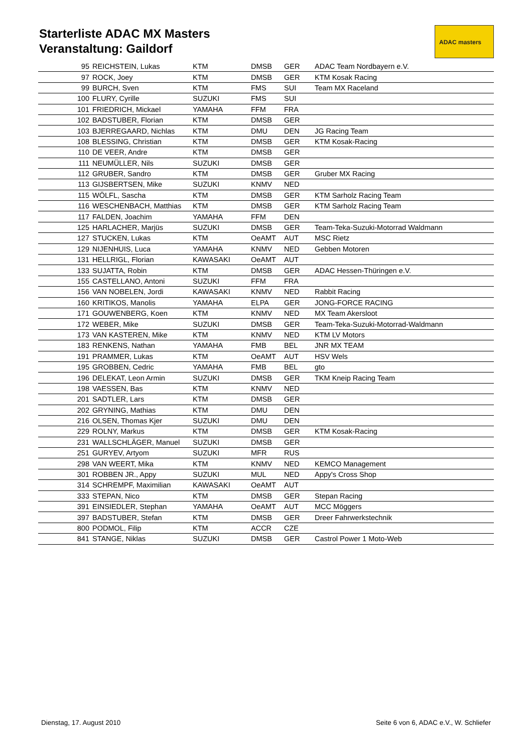Starterliste ADAC MX Masters
Veranstaltung: Gaildorf
ADAC masters
| 95 | REICHSTEIN, Lukas | KTM | DMSB | GER | ADAC Team Nordbayern e.V. |
| 97 | ROCK, Joey | KTM | DMSB | GER | KTM Kosak Racing |
| 99 | BURCH, Sven | KTM | FMS | SUI | Team MX Raceland |
| 100 | FLURY, Cyrille | SUZUKI | FMS | SUI | |
| 101 | FRIEDRICH, Mickael | YAMAHA | FFM | FRA | |
| 102 | BADSTUBER, Florian | KTM | DMSB | GER | |
| 103 | BJERREGAARD, Nichlas | KTM | DMU | DEN | JG Racing Team |
| 108 | BLESSING, Christian | KTM | DMSB | GER | KTM Kosak-Racing |
| 110 | DE VEER, Andre | KTM | DMSB | GER | |
| 111 | NEUMÜLLER, Nils | SUZUKI | DMSB | GER | |
| 112 | GRUBER, Sandro | KTM | DMSB | GER | Gruber MX Racing |
| 113 | GIJSBERTSEN, Mike | SUZUKI | KNMV | NED | |
| 115 | WÖLFL, Sascha | KTM | DMSB | GER | KTM Sarholz Racing Team |
| 116 | WESCHENBACH, Matthias | KTM | DMSB | GER | KTM Sarholz Racing Team |
| 117 | FALDEN, Joachim | YAMAHA | FFM | DEN | |
| 125 | HARLACHER, Marjüs | SUZUKI | DMSB | GER | Team-Teka-Suzuki-Motorrad Waldmann |
| 127 | STUCKEN, Lukas | KTM | OeAMT | AUT | MSC Rietz |
| 129 | NIJENHUIS, Luca | YAMAHA | KNMV | NED | Gebben Motoren |
| 131 | HELLRIGL, Florian | KAWASAKI | OeAMT | AUT | |
| 133 | SUJATTA, Robin | KTM | DMSB | GER | ADAC Hessen-Thüringen e.V. |
| 155 | CASTELLANO, Antoni | SUZUKI | FFM | FRA | |
| 156 | VAN NOBELEN, Jordi | KAWASAKI | KNMV | NED | Rabbit Racing |
| 160 | KRITIKOS, Manolis | YAMAHA | ELPA | GER | JONG-FORCE RACING |
| 171 | GOUWENBERG, Koen | KTM | KNMV | NED | MX Team Akersloot |
| 172 | WEBER, Mike | SUZUKI | DMSB | GER | Team-Teka-Suzuki-Motorrad-Waldmann |
| 173 | VAN KASTEREN, Mike | KTM | KNMV | NED | KTM LV Motors |
| 183 | RENKENS, Nathan | YAMAHA | FMB | BEL | JNR MX TEAM |
| 191 | PRAMMER, Lukas | KTM | OeAMT | AUT | HSV Wels |
| 195 | GROBBEN, Cedric | YAMAHA | FMB | BEL | gto |
| 196 | DELEKAT, Leon Armin | SUZUKI | DMSB | GER | TKM Kneip Racing Team |
| 198 | VAESSEN, Bas | KTM | KNMV | NED | |
| 201 | SADTLER, Lars | KTM | DMSB | GER | |
| 202 | GRYNING, Mathias | KTM | DMU | DEN | |
| 216 | OLSEN, Thomas Kjer | SUZUKI | DMU | DEN | |
| 229 | ROLNY, Markus | KTM | DMSB | GER | KTM Kosak-Racing |
| 231 | WALLSCHLÄGER, Manuel | SUZUKI | DMSB | GER | |
| 251 | GURYEV, Artyom | SUZUKI | MFR | RUS | |
| 298 | VAN WEERT, Mika | KTM | KNMV | NED | KEMCO Management |
| 301 | ROBBEN JR., Appy | SUZUKI | MUL | NED | Appy's Cross Shop |
| 314 | SCHREMPF, Maximilian | KAWASAKI | OeAMT | AUT | |
| 333 | STEPAN, Nico | KTM | DMSB | GER | Stepan Racing |
| 391 | EINSIEDLER, Stephan | YAMAHA | OeAMT | AUT | MCC Möggers |
| 397 | BADSTUBER, Stefan | KTM | DMSB | GER | Dreer Fahrwerkstechnik |
| 800 | PODMOL, Filip | KTM | ACCR | CZE | |
| 841 | STANGE, Niklas | SUZUKI | DMSB | GER | Castrol Power 1 Moto-Web |
Dienstag, 17. August 2010
Seite 6 von 6, ADAC e.V., W. Schliefer